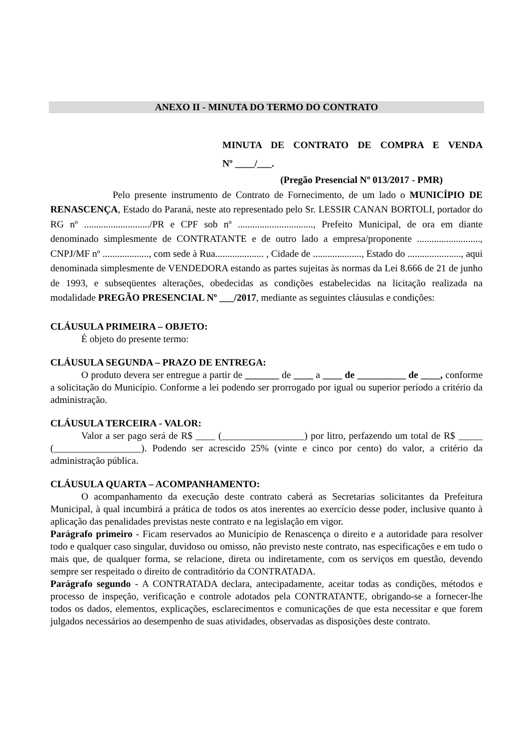ANEXO II - MINUTA DO TERMO DO CONTRATO
MINUTA DE CONTRATO DE COMPRA E VENDA
Nº ____/___.
(Pregão Presencial Nº 013/2017 - PMR)
Pelo presente instrumento de Contrato de Fornecimento, de um lado o MUNICÍPIO DE RENASCENÇA, Estado do Paraná, neste ato representado pelo Sr. LESSIR CANAN BORTOLI, portador do RG nº .........................../PR e CPF sob nº ..............................., Prefeito Municipal, de ora em diante denominado simplesmente de CONTRATANTE e de outro lado a empresa/proponente .........................., CNPJ/MF nº ..................., com sede à Rua.................... , Cidade de ...................., Estado do ......................, aqui denominada simplesmente de VENDEDORA estando as partes sujeitas às normas da Lei 8.666 de 21 de junho de 1993, e subseqüentes alterações, obedecidas as condições estabelecidas na licitação realizada na modalidade PREGÃO PRESENCIAL Nº ___/2017, mediante as seguintes cláusulas e condições:
CLÁUSULA PRIMEIRA – OBJETO:
É objeto do presente termo:
CLÁUSULA SEGUNDA – PRAZO DE ENTREGA:
O produto devera ser entregue a partir de _______ de ____ a ____ de __________ de ____, conforme a solicitação do Município. Conforme a lei podendo ser prorrogado por igual ou superior período a critério da administração.
CLÁUSULA TERCEIRA - VALOR:
Valor a ser pago será de R$ ____ (_________________) por litro, perfazendo um total de R$ _____ (__________________). Podendo ser acrescido 25% (vinte e cinco por cento) do valor, a critério da administração pública.
CLÁUSULA QUARTA – ACOMPANHAMENTO:
O acompanhamento da execução deste contrato caberá as Secretarias solicitantes da Prefeitura Municipal, à qual incumbirá a prática de todos os atos inerentes ao exercício desse poder, inclusive quanto à aplicação das penalidades previstas neste contrato e na legislação em vigor.
Parágrafo primeiro - Ficam reservados ao Município de Renascença o direito e a autoridade para resolver todo e qualquer caso singular, duvidoso ou omisso, não previsto neste contrato, nas especificações e em tudo o mais que, de qualquer forma, se relacione, direta ou indiretamente, com os serviços em questão, devendo sempre ser respeitado o direito de contraditório da CONTRATADA.
Parágrafo segundo - A CONTRATADA declara, antecipadamente, aceitar todas as condições, métodos e processo de inspeção, verificação e controle adotados pela CONTRATANTE, obrigando-se a fornecer-lhe todos os dados, elementos, explicações, esclarecimentos e comunicações de que esta necessitar e que forem julgados necessários ao desempenho de suas atividades, observadas as disposições deste contrato.